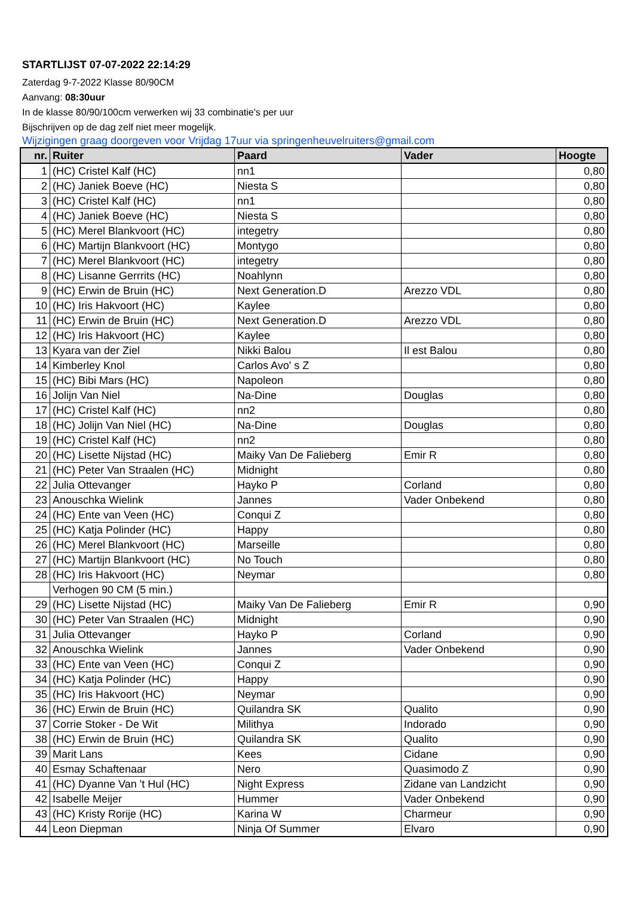STARTLIJST 07-07-2022 22:14:29
Zaterdag 9-7-2022 Klasse 80/90CM
Aanvang: 08:30uur
In de klasse 80/90/100cm verwerken wij 33 combinatie's per uur
Bijschrijven op de dag zelf niet meer mogelijk.
Wijzigingen graag doorgeven voor Vrijdag 17uur via springenheuvelruiters@gmail.com
| nr. | Ruiter | Paard | Vader | Hoogte |
| --- | --- | --- | --- | --- |
| 1 | (HC) Cristel Kalf (HC) | nn1 | | 0,80 |
| 2 | (HC) Janiek Boeve (HC) | Niesta S | | 0,80 |
| 3 | (HC) Cristel Kalf (HC) | nn1 | | 0,80 |
| 4 | (HC) Janiek Boeve (HC) | Niesta S | | 0,80 |
| 5 | (HC) Merel Blankvoort (HC) | integetry | | 0,80 |
| 6 | (HC) Martijn Blankvoort (HC) | Montygo | | 0,80 |
| 7 | (HC) Merel Blankvoort (HC) | integetry | | 0,80 |
| 8 | (HC) Lisanne Gerrrits (HC) | Noahlynn | | 0,80 |
| 9 | (HC) Erwin de Bruin (HC) | Next Generation.D | Arezzo VDL | 0,80 |
| 10 | (HC) Iris Hakvoort (HC) | Kaylee | | 0,80 |
| 11 | (HC) Erwin de Bruin (HC) | Next Generation.D | Arezzo VDL | 0,80 |
| 12 | (HC) Iris Hakvoort (HC) | Kaylee | | 0,80 |
| 13 | Kyara van der Ziel | Nikki Balou | Il est Balou | 0,80 |
| 14 | Kimberley Knol | Carlos Avo' s Z | | 0,80 |
| 15 | (HC) Bibi Mars (HC) | Napoleon | | 0,80 |
| 16 | Jolijn Van Niel | Na-Dine | Douglas | 0,80 |
| 17 | (HC) Cristel Kalf (HC) | nn2 | | 0,80 |
| 18 | (HC) Jolijn Van Niel (HC) | Na-Dine | Douglas | 0,80 |
| 19 | (HC) Cristel Kalf (HC) | nn2 | | 0,80 |
| 20 | (HC) Lisette Nijstad (HC) | Maiky Van De Falieberg | Emir R | 0,80 |
| 21 | (HC) Peter Van Straalen (HC) | Midnight | | 0,80 |
| 22 | Julia Ottevanger | Hayko P | Corland | 0,80 |
| 23 | Anouschka Wielink | Jannes | Vader Onbekend | 0,80 |
| 24 | (HC) Ente van Veen (HC) | Conqui Z | | 0,80 |
| 25 | (HC) Katja Polinder (HC) | Happy | | 0,80 |
| 26 | (HC) Merel Blankvoort (HC) | Marseille | | 0,80 |
| 27 | (HC) Martijn Blankvoort (HC) | No Touch | | 0,80 |
| 28 | (HC) Iris Hakvoort (HC) | Neymar | | 0,80 |
| | Verhogen 90 CM (5 min.) | | | |
| 29 | (HC) Lisette Nijstad (HC) | Maiky Van De Falieberg | Emir R | 0,90 |
| 30 | (HC) Peter Van Straalen (HC) | Midnight | | 0,90 |
| 31 | Julia Ottevanger | Hayko P | Corland | 0,90 |
| 32 | Anouschka Wielink | Jannes | Vader Onbekend | 0,90 |
| 33 | (HC) Ente van Veen (HC) | Conqui Z | | 0,90 |
| 34 | (HC) Katja Polinder (HC) | Happy | | 0,90 |
| 35 | (HC) Iris Hakvoort (HC) | Neymar | | 0,90 |
| 36 | (HC) Erwin de Bruin (HC) | Quilandra SK | Qualito | 0,90 |
| 37 | Corrie Stoker - De Wit | Milithya | Indorado | 0,90 |
| 38 | (HC) Erwin de Bruin (HC) | Quilandra SK | Qualito | 0,90 |
| 39 | Marit Lans | Kees | Cidane | 0,90 |
| 40 | Esmay Schaftenaar | Nero | Quasimodo Z | 0,90 |
| 41 | (HC) Dyanne Van 't Hul (HC) | Night Express | Zidane van Landzicht | 0,90 |
| 42 | Isabelle Meijer | Hummer | Vader Onbekend | 0,90 |
| 43 | (HC) Kristy Rorije (HC) | Karina W | Charmeur | 0,90 |
| 44 | Leon Diepman | Ninja Of Summer | Elvaro | 0,90 |